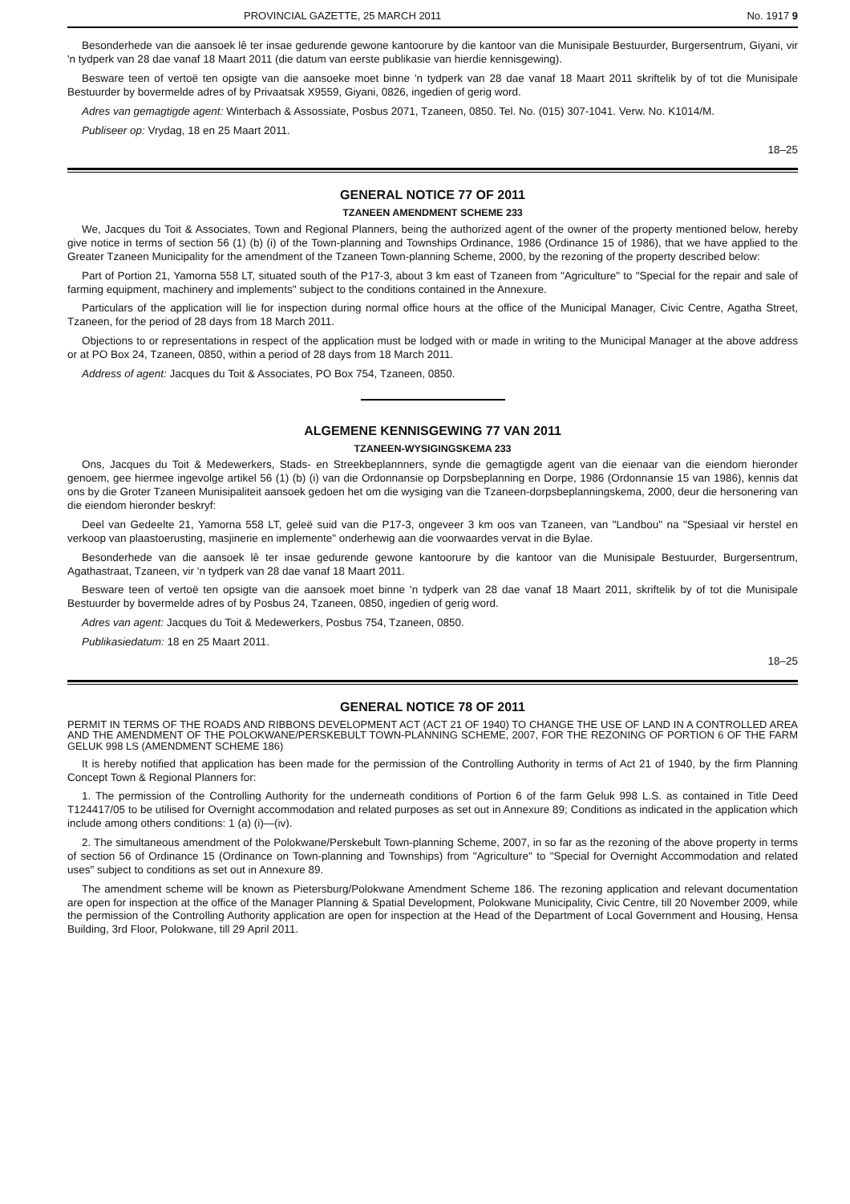PROVINCIAL GAZETTE, 25 MARCH 2011 No. 1917 9
Besonderhede van die aansoek lê ter insae gedurende gewone kantoorure by die kantoor van die Munisipale Bestuurder, Burgersentrum, Giyani, vir 'n tydperk van 28 dae vanaf 18 Maart 2011 (die datum van eerste publikasie van hierdie kennisgewing).
Besware teen of vertoë ten opsigte van die aansoeke moet binne 'n tydperk van 28 dae vanaf 18 Maart 2011 skriftelik by of tot die Munisipale Bestuurder by bovermelde adres of by Privaatsak X9559, Giyani, 0826, ingedien of gerig word.
Adres van gemagtigde agent: Winterbach & Assossiate, Posbus 2071, Tzaneen, 0850. Tel. No. (015) 307-1041. Verw. No. K1014/M.
Publiseer op: Vrydag, 18 en 25 Maart 2011.
18–25
GENERAL NOTICE 77 OF 2011
TZANEEN AMENDMENT SCHEME 233
We, Jacques du Toit & Associates, Town and Regional Planners, being the authorized agent of the owner of the property mentioned below, hereby give notice in terms of section 56 (1) (b) (i) of the Town-planning and Townships Ordinance, 1986 (Ordinance 15 of 1986), that we have applied to the Greater Tzaneen Municipality for the amendment of the Tzaneen Town-planning Scheme, 2000, by the rezoning of the property described below:
Part of Portion 21, Yamorna 558 LT, situated south of the P17-3, about 3 km east of Tzaneen from "Agriculture" to "Special for the repair and sale of farming equipment, machinery and implements" subject to the conditions contained in the Annexure.
Particulars of the application will lie for inspection during normal office hours at the office of the Municipal Manager, Civic Centre, Agatha Street, Tzaneen, for the period of 28 days from 18 March 2011.
Objections to or representations in respect of the application must be lodged with or made in writing to the Municipal Manager at the above address or at PO Box 24, Tzaneen, 0850, within a period of 28 days from 18 March 2011.
Address of agent: Jacques du Toit & Associates, PO Box 754, Tzaneen, 0850.
ALGEMENE KENNISGEWING 77 VAN 2011
TZANEEN-WYSIGINGSKEMA 233
Ons, Jacques du Toit & Medewerkers, Stads- en Streekbeplannners, synde die gemagtigde agent van die eienaar van die eiendom hieronder genoem, gee hiermee ingevolge artikel 56 (1) (b) (i) van die Ordonnansie op Dorpsbeplanning en Dorpe, 1986 (Ordonnansie 15 van 1986), kennis dat ons by die Groter Tzaneen Munisipaliteit aansoek gedoen het om die wysiging van die Tzaneen-dorpsbeplanningskema, 2000, deur die hersonering van die eiendom hieronder beskryf:
Deel van Gedeelte 21, Yamorna 558 LT, geleë suid van die P17-3, ongeveer 3 km oos van Tzaneen, van "Landbou" na "Spesiaal vir herstel en verkoop van plaastoerusting, masjinerie en implemente" onderhewig aan die voorwaardes vervat in die Bylae.
Besonderhede van die aansoek lê ter insae gedurende gewone kantoorure by die kantoor van die Munisipale Bestuurder, Burgersentrum, Agathastraat, Tzaneen, vir 'n tydperk van 28 dae vanaf 18 Maart 2011.
Besware teen of vertoë ten opsigte van die aansoek moet binne 'n tydperk van 28 dae vanaf 18 Maart 2011, skriftelik by of tot die Munisipale Bestuurder by bovermelde adres of by Posbus 24, Tzaneen, 0850, ingedien of gerig word.
Adres van agent: Jacques du Toit & Medewerkers, Posbus 754, Tzaneen, 0850.
Publikasiedatum: 18 en 25 Maart 2011.
18–25
GENERAL NOTICE 78 OF 2011
PERMIT IN TERMS OF THE ROADS AND RIBBONS DEVELOPMENT ACT (ACT 21 OF 1940) TO CHANGE THE USE OF LAND IN A CONTROLLED AREA AND THE AMENDMENT OF THE POLOKWANE/PERSKEBULT TOWN-PLANNING SCHEME, 2007, FOR THE REZONING OF PORTION 6 OF THE FARM GELUK 998 LS (AMENDMENT SCHEME 186)
It is hereby notified that application has been made for the permission of the Controlling Authority in terms of Act 21 of 1940, by the firm Planning Concept Town & Regional Planners for:
1. The permission of the Controlling Authority for the underneath conditions of Portion 6 of the farm Geluk 998 L.S. as contained in Title Deed T124417/05 to be utilised for Overnight accommodation and related purposes as set out in Annexure 89; Conditions as indicated in the application which include among others conditions: 1 (a) (i)—(iv).
2. The simultaneous amendment of the Polokwane/Perskebult Town-planning Scheme, 2007, in so far as the rezoning of the above property in terms of section 56 of Ordinance 15 (Ordinance on Town-planning and Townships) from "Agriculture" to "Special for Overnight Accommodation and related uses" subject to conditions as set out in Annexure 89.
The amendment scheme will be known as Pietersburg/Polokwane Amendment Scheme 186. The rezoning application and relevant documentation are open for inspection at the office of the Manager Planning & Spatial Development, Polokwane Municipality, Civic Centre, till 20 November 2009, while the permission of the Controlling Authority application are open for inspection at the Head of the Department of Local Government and Housing, Hensa Building, 3rd Floor, Polokwane, till 29 April 2011.